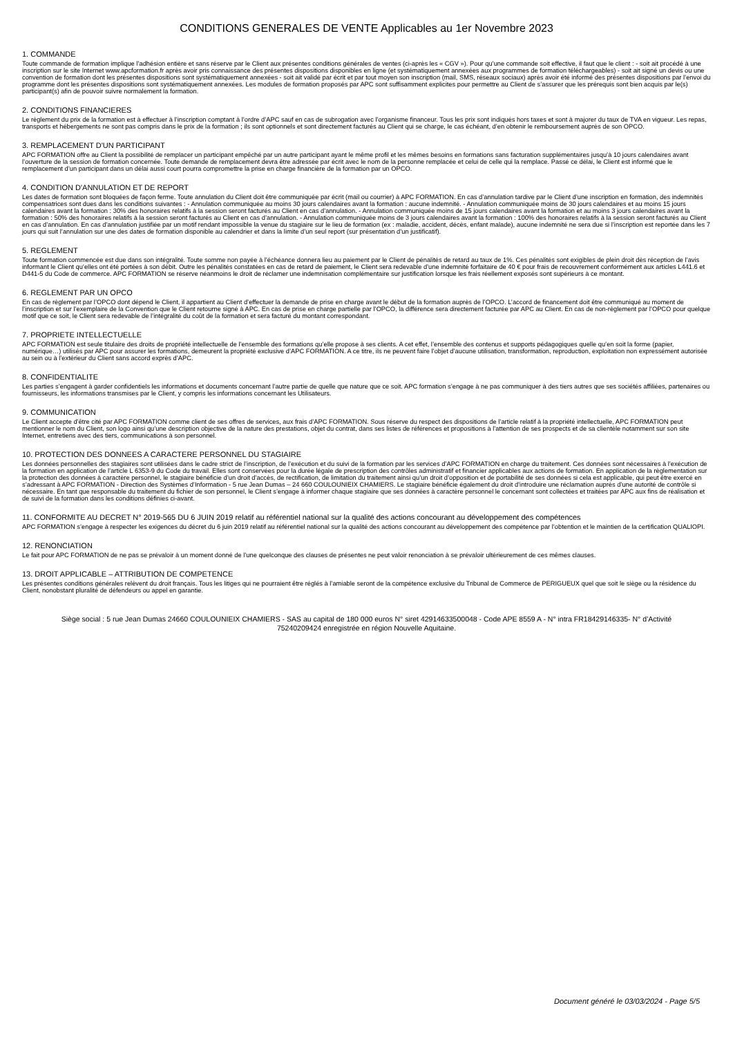CONDITIONS GENERALES DE VENTE Applicables au 1er Novembre 2023
1. COMMANDE
Toute commande de formation implique l’adhésion entière et sans réserve par le Client aux présentes conditions générales de ventes (ci-après les « CGV »). Pour qu’une commande soit effective, il faut que le client : - soit ait procédé à une inscription sur le site Internet www.apcformation.fr après avoir pris connaissance des présentes dispositions disponibles en ligne (et systématiquement annexées aux programmes de formation téléchargeables) - soit ait signé un devis ou une convention de formation dont les présentes dispositions sont systématiquement annexées - soit ait validé par écrit et par tout moyen son inscription (mail, SMS, réseaux sociaux) après avoir été informé des présentes dispositions par l’envoi du programme dont les présentes dispositions sont systématiquement annexées. Les modules de formation proposés par APC sont suffisamment explicites pour permettre au Client de s’assurer que les prérequis sont bien acquis par le(s) participant(s) afin de pouvoir suivre normalement la formation.
2. CONDITIONS FINANCIERES
Le règlement du prix de la formation est à effectuer à l’inscription comptant à l’ordre d’APC sauf en cas de subrogation avec l’organisme financeur. Tous les prix sont indiqués hors taxes et sont à majorer du taux de TVA en vigueur. Les repas, transports et hébergements ne sont pas compris dans le prix de la formation ; ils sont optionnels et sont directement facturés au Client qui se charge, le cas échéant, d’en obtenir le remboursement auprès de son OPCO.
3. REMPLACEMENT D'UN PARTICIPANT
APC FORMATION offre au Client la possibilité de remplacer un participant empêché par un autre participant ayant le même profil et les mêmes besoins en formations sans facturation supplémentaires jusqu’à 10 jours calendaires avant l’ouverture de la session de formation concernée. Toute demande de remplacement devra être adressée par écrit avec le nom de la personne remplacée et celui de celle qui la remplace. Passé ce délai, le Client est informé que le remplacement d’un participant dans un délai aussi court pourra compromettre la prise en charge financière de la formation par un OPCO.
4. CONDITION D'ANNULATION ET DE REPORT
Les dates de formation sont bloquées de façon ferme. Toute annulation du Client doit être communiquée par écrit (mail ou courrier) à APC FORMATION. En cas d’annulation tardive par le Client d’une inscription en formation, des indemnités compensatrices sont dues dans les conditions suivantes : - Annulation communiquée au moins 30 jours calendaires avant la formation : aucune indemnité. - Annulation communiquée moins de 30 jours calendaires et au moins 15 jours calendaires avant la formation : 30% des honoraires relatifs à la session seront facturés au Client en cas d’annulation. - Annulation communiquée moins de 15 jours calendaires avant la formation et au moins 3 jours calendaires avant la formation : 50% des honoraires relatifs à la session seront facturés au Client en cas d’annulation. - Annulation communiquée moins de 3 jours calendaires avant la formation : 100% des honoraires relatifs à la session seront facturés au Client en cas d’annulation. En cas d’annulation justifiée par un motif rendant impossible la venue du stagiaire sur le lieu de formation (ex : maladie, accident, décès, enfant malade), aucune indemnité ne sera due si l’inscription est reportée dans les 7 jours qui suit l’annulation sur une des dates de formation disponible au calendrier et dans la limite d’un seul report (sur présentation d’un justificatif).
5. REGLEMENT
Toute formation commencée est due dans son intégralité. Toute somme non payée à l’échéance donnera lieu au paiement par le Client de pénalités de retard au taux de 1%. Ces pénalités sont exigibles de plein droit dès réception de l’avis informant le Client qu’elles ont été portées à son débit. Outre les pénalités constatées en cas de retard de paiement, le Client sera redevable d’une indemnité forfaitaire de 40 € pour frais de recouvrement conformément aux articles L441.6 et D441-5 du Code de commerce. APC FORMATION se réserve néanmoins le droit de réclamer une indemnisation complémentaire sur justification lorsque les frais réellement exposés sont supérieurs à ce montant.
6. REGLEMENT PAR UN OPCO
En cas de règlement par l’OPCO dont dépend le Client, il appartient au Client d’effectuer la demande de prise en charge avant le début de la formation auprès de l’OPCO. L’accord de financement doit être communiqué au moment de l’inscription et sur l’exemplaire de la Convention que le Client retourne signé à APC. En cas de prise en charge partielle par l’OPCO, la différence sera directement facturée par APC au Client. En cas de non-règlement par l’OPCO pour quelque motif que ce soit, le Client sera redevable de l’intégralité du coût de la formation et sera facturé du montant correspondant.
7. PROPRIETE INTELLECTUELLE
APC FORMATION est seule titulaire des droits de propriété intellectuelle de l’ensemble des formations qu’elle propose à ses clients. A cet effet, l’ensemble des contenus et supports pédagogiques quelle qu’en soit la forme (papier, numérique…) utilisés par APC pour assurer les formations, demeurent la propriété exclusive d’APC FORMATION. A ce titre, ils ne peuvent faire l’objet d’aucune utilisation, transformation, reproduction, exploitation non expressément autorisée au sein ou à l’extérieur du Client sans accord exprès d’APC.
8. CONFIDENTIALITE
Les parties s’engagent à garder confidentiels les informations et documents concernant l’autre partie de quelle que nature que ce soit. APC formation s’engage à ne pas communiquer à des tiers autres que ses sociétés affiliées, partenaires ou fournisseurs, les informations transmises par le Client, y compris les informations concernant les Utilisateurs.
9. COMMUNICATION
Le Client accepte d’être cité par APC FORMATION comme client de ses offres de services, aux frais d’APC FORMATION. Sous réserve du respect des dispositions de l’article relatif à la propriété intellectuelle, APC FORMATION peut mentionner le nom du Client, son logo ainsi qu’une description objective de la nature des prestations, objet du contrat, dans ses listes de références et propositions à l’attention de ses prospects et de sa clientèle notamment sur son site Internet, entretiens avec des tiers, communications à son personnel.
10. PROTECTION DES DONNEES A CARACTERE PERSONNEL DU STAGIAIRE
Les données personnelles des stagiaires sont utilisées dans le cadre strict de l’inscription, de l’exécution et du suivi de la formation par les services d’APC FORMATION en charge du traitement. Ces données sont nécessaires à l’exécution de la formation en application de l’article L 6353-9 du Code du travail. Elles sont conservées pour la durée légale de prescription des contrôles administratif et financier applicables aux actions de formation. En application de la règlementation sur la protection des données à caractère personnel, le stagiaire bénéficie d’un droit d’accès, de rectification, de limitation du traitement ainsi qu’un droit d’opposition et de portabilité de ses données si cela est applicable, qui peut être exercé en s’adressant à APC FORMATION - Direction des Systèmes d’Information - 5 rue Jean Dumas – 24 660 COULOUNIEIX CHAMIERS. Le stagiaire bénéficie également du droit d’introduire une réclamation auprès d’une autorité de contrôle si nécessaire. En tant que responsable du traitement du fichier de son personnel, le Client s’engage à informer chaque stagiaire que ses données à caractère personnel le concernant sont collectées et traitées par APC aux fins de réalisation et de suivi de la formation dans les conditions définies ci-avant.
11. CONFORMITE AU DECRET N° 2019-565 DU 6 JUIN 2019 relatif au référentiel national sur la qualité des actions concourant au développement des compétences
APC FORMATION s’engage à respecter les exigences du décret du 6 juin 2019 relatif au référentiel national sur la qualité des actions concourant au développement des compétence par l’obtention et le maintien de la certification QUALIOPI.
12. RENONCIATION
Le fait pour APC FORMATION de ne pas se prévaloir à un moment donné de l’une quelconque des clauses de présentes ne peut valoir renonciation à se prévaloir ultérieurement de ces mêmes clauses.
13. DROIT APPLICABLE – ATTRIBUTION DE COMPETENCE
Les présentes conditions générales relèvent du droit français. Tous les litiges qui ne pourraient être réglés à l’amiable seront de la compétence exclusive du Tribunal de Commerce de PERIGUEUX quel que soit le siège ou la résidence du Client, nonobstant pluralité de défendeurs ou appel en garantie.
Siège social : 5 rue Jean Dumas 24660 COULOUNIEIX CHAMIERS - SAS au capital de 180 000 euros N° siret 42914633500048 - Code APE 8559 A - N° intra FR18429146335- N° d’Activité 75240209424 enregistrée en région Nouvelle Aquitaine.
Document généré le 03/03/2024 - Page 5/5